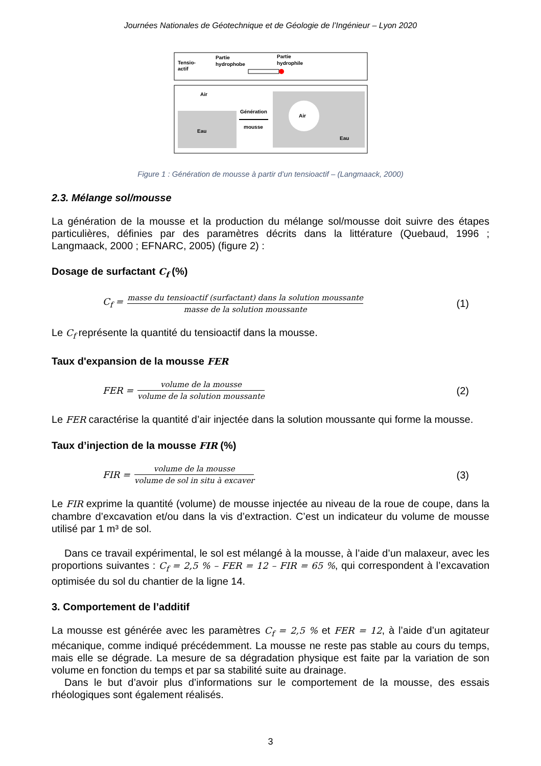Journées Nationales de Géotechnique et de Géologie de l’Ingénieur – Lyon 2020
Tensio-
actif
Partie
hydrophobe
Partie
hydrophile
Air
Eau
Génération
mousse
Air
Eau
Figure 1 : Génération de mousse à partir d’un tensioactif – (Langmaack, 2000)
2.3. Mélange sol/mousse
La génération de la mousse et la production du mélange sol/mousse doit suivre des étapes particulières, définies par des paramètres décrits dans la littérature (Quebaud, 1996 ; Langmaack, 2000 ; EFNARC, 2005) (figure 2) :
Dosage de surfactant C<sub>f</sub> (%)
C<sub>f</sub> = masse du tensioactif (surfactant) dans la solution moussante masse de la solution moussante (1)
Le C<sub>f</sub> représente la quantité du tensioactif dans la mousse.
Taux d'expansion de la mousse FER
FER = volume de la mousse volume de la solution moussante (2)
Le FER caractérise la quantité d’air injectée dans la solution moussante qui forme la mousse.
Taux d’injection de la mousse FIR (%)
FIR = volume de la mousse volume de sol in situ à excaver (3)
Le FIR exprime la quantité (volume) de mousse injectée au niveau de la roue de coupe, dans la chambre d’excavation et/ou dans la vis d’extraction. C’est un indicateur du volume de mousse utilisé par 1 m³ de sol.
Dans ce travail expérimental, le sol est mélangé à la mousse, à l’aide d’un malaxeur, avec les proportions suivantes : C<sub>f</sub> = 2,5 % – FER = 12 – FIR = 65 %, qui correspondent à l’excavation optimisée du sol du chantier de la ligne 14.
3. Comportement de l’additif
La mousse est générée avec les paramètres C<sub>f</sub> = 2,5 % et FER = 12, à l’aide d’un agitateur mécanique, comme indiqué précédemment. La mousse ne reste pas stable au cours du temps, mais elle se dégrade. La mesure de sa dégradation physique est faite par la variation de son volume en fonction du temps et par sa stabilité suite au drainage.
Dans le but d’avoir plus d’informations sur le comportement de la mousse, des essais rhéologiques sont également réalisés.
3